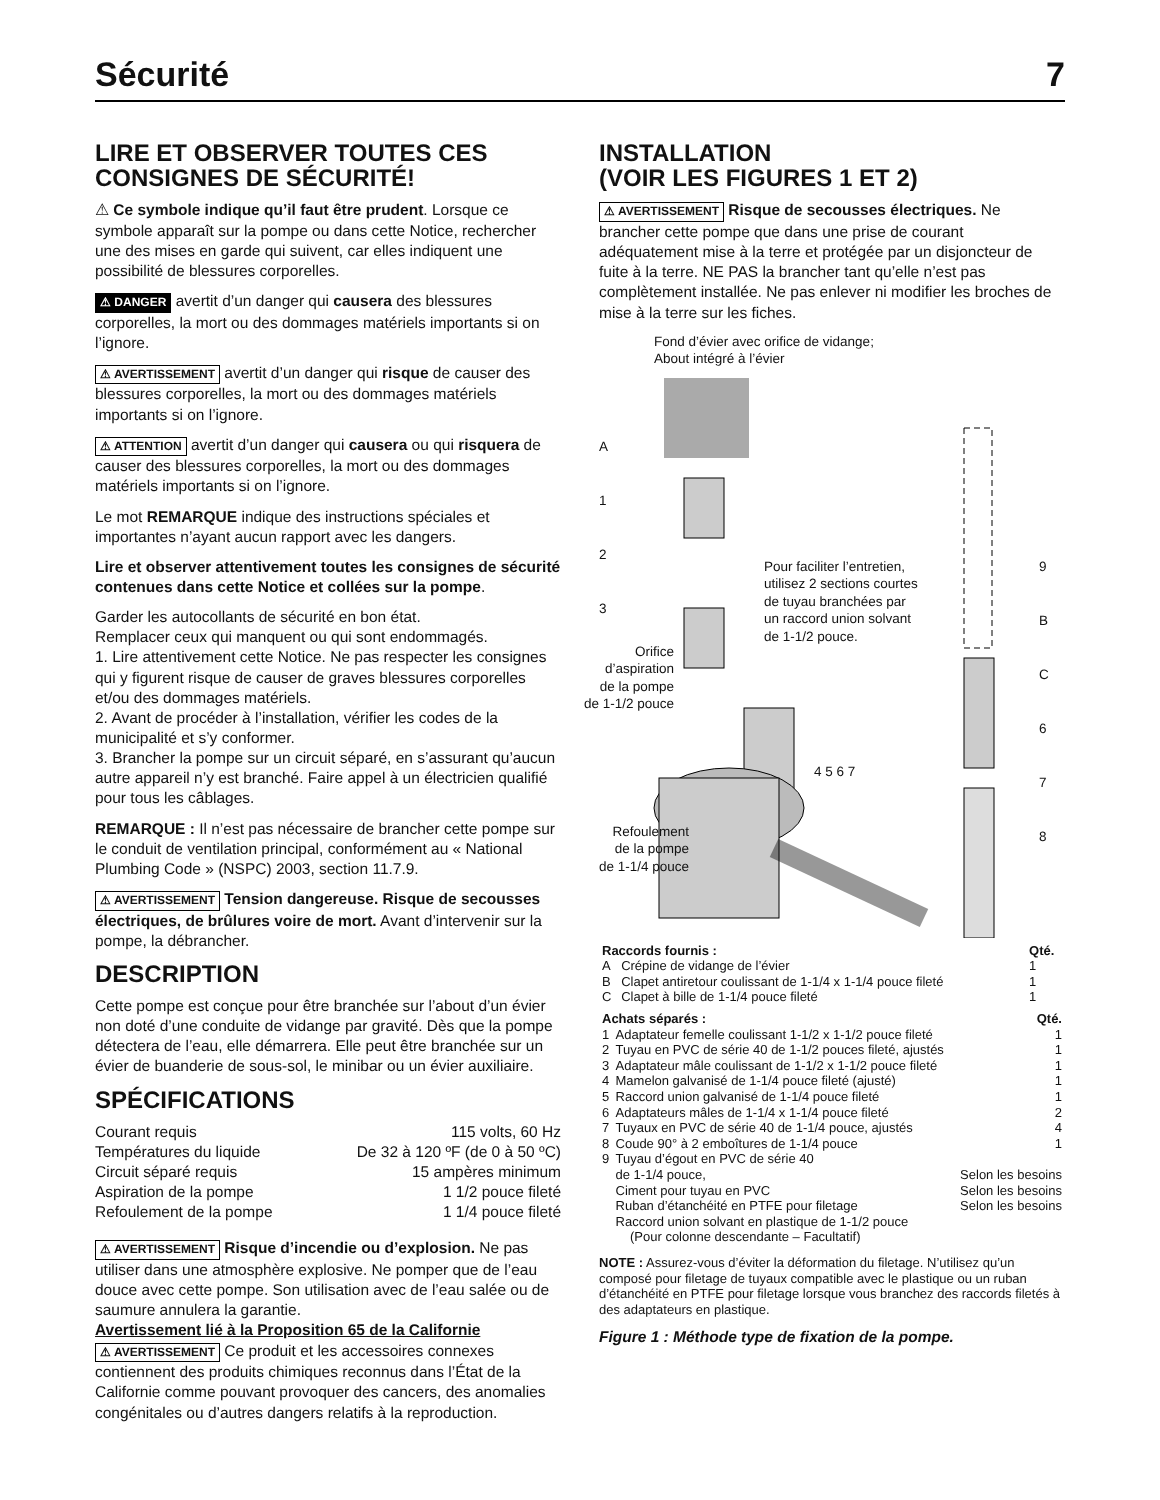Sécurité 7
LIRE ET OBSERVER TOUTES CES CONSIGNES DE SÉCURITÉ!
⚠ Ce symbole indique qu’il faut être prudent. Lorsque ce symbole apparaît sur la pompe ou dans cette Notice, rechercher une des mises en garde qui suivent, car elles indiquent une possibilité de blessures corporelles.
⚠ DANGER avertit d’un danger qui causera des blessures corporelles, la mort ou des dommages matériels importants si on l’ignore.
⚠ AVERTISSEMENT avertit d’un danger qui risque de causer des blessures corporelles, la mort ou des dommages matériels importants si on l’ignore.
⚠ ATTENTION avertit d’un danger qui causera ou qui risquera de causer des blessures corporelles, la mort ou des dommages matériels importants si on l’ignore.
Le mot REMARQUE indique des instructions spéciales et importantes n’ayant aucun rapport avec les dangers.
Lire et observer attentivement toutes les consignes de sécurité contenues dans cette Notice et collées sur la pompe.
Garder les autocollants de sécurité en bon état.
Remplacer ceux qui manquent ou qui sont endommagés.
1. Lire attentivement cette Notice. Ne pas respecter les consignes qui y figurent risque de causer de graves blessures corporelles et/ou des dommages matériels.
2. Avant de procéder à l’installation, vérifier les codes de la municipalité et s’y conformer.
3. Brancher la pompe sur un circuit séparé, en s’assurant qu’aucun autre appareil n’y est branché. Faire appel à un électricien qualifié pour tous les câblages.
REMARQUE : Il n’est pas nécessaire de brancher cette pompe sur le conduit de ventilation principal, conformément au « National Plumbing Code » (NSPC) 2003, section 11.7.9.
⚠ AVERTISSEMENT Tension dangereuse. Risque de secousses électriques, de brûlures voire de mort. Avant d’intervenir sur la pompe, la débrancher.
DESCRIPTION
Cette pompe est conçue pour être branchée sur l’about d’un évier non doté d’une conduite de vidange par gravité. Dès que la pompe détectera de l’eau, elle démarrera. Elle peut être branchée sur un évier de buanderie de sous-sol, le minibar ou un évier auxiliaire.
SPÉCIFICATIONS
Courant requis 115 volts, 60 Hz
Températures du liquide De 32 à 120 ºF (de 0 à 50 ºC)
Circuit séparé requis 15 ampères minimum
Aspiration de la pompe 1 1/2 pouce fileté
Refoulement de la pompe 1 1/4 pouce fileté
⚠ AVERTISSEMENT Risque d’incendie ou d’explosion. Ne pas utiliser dans une atmosphère explosive. Ne pomper que de l’eau douce avec cette pompe. Son utilisation avec de l’eau salée ou de saumure annulera la garantie.
Avertissement lié à la Proposition 65 de la Californie
⚠ AVERTISSEMENT Ce produit et les accessoires connexes contiennent des produits chimiques reconnus dans l’État de la Californie comme pouvant provoquer des cancers, des anomalies congénitales ou d’autres dangers relatifs à la reproduction.
INSTALLATION
(VOIR LES FIGURES 1 ET 2)
⚠ AVERTISSEMENT Risque de secousses électriques. Ne brancher cette pompe que dans une prise de courant adéquatement mise à la terre et protégée par un disjoncteur de fuite à la terre. NE PAS la brancher tant qu’elle n’est pas complètement installée. Ne pas enlever ni modifier les broches de mise à la terre sur les fiches.
Fond d’évier avec orifice de vidange;
About intégré à l’évier
A
1
2
3
Pour faciliter l’entretien,
utilisez 2 sections courtes
de tuyau branchées par
un raccord union solvant
de 1-1/2 pouce.
Orifice
d’aspiration
de la pompe
de 1-1/2 pouce
Refoulement
de la pompe
de 1-1/4 pouce
9
B
C
6
7
8
4 5 6 7
| Raccords fournis : | | Qté. |
| --- | --- | --- |
| A | Crépine de vidange de l’évier | 1 |
| B | Clapet antiretour coulissant de 1-1/4 x 1-1/4 pouce fileté | 1 |
| C | Clapet à bille de 1-1/4 pouce fileté | 1 |
| Achats séparés : | | Qté. |
| --- | --- | --- |
| 1 | Adaptateur femelle coulissant 1-1/2 x 1-1/2 pouce fileté | 1 |
| 2 | Tuyau en PVC de série 40 de 1-1/2 pouces fileté, ajustés | 1 |
| 3 | Adaptateur mâle coulissant de 1-1/2 x 1-1/2 pouce fileté | 1 |
| 4 | Mamelon galvanisé de 1-1/4 pouce fileté (ajusté) | 1 |
| 5 | Raccord union galvanisé de 1-1/4 pouce fileté | 1 |
| 6 | Adaptateurs mâles de 1-1/4 x 1-1/4 pouce fileté | 2 |
| 7 | Tuyaux en PVC de série 40 de 1-1/4 pouce, ajustés | 4 |
| 8 | Coude 90° à 2 emboîtures de 1-1/4 pouce | 1 |
| 9 | Tuyau d’égout en PVC de série 40 de 1-1/4 pouce, | Selon les besoins |
| | Ciment pour tuyau en PVC | Selon les besoins |
| | Ruban d’étanchéité en PTFE pour filetage | Selon les besoins |
| | Raccord union solvant en plastique de 1-1/2 pouce (Pour colonne descendante – Facultatif) | |
NOTE : Assurez-vous d’éviter la déformation du filetage. N’utilisez qu’un composé pour filetage de tuyaux compatible avec le plastique ou un ruban d’étanchéité en PTFE pour filetage lorsque vous branchez des raccords filetés à des adaptateurs en plastique.
Figure 1 : Méthode type de fixation de la pompe.